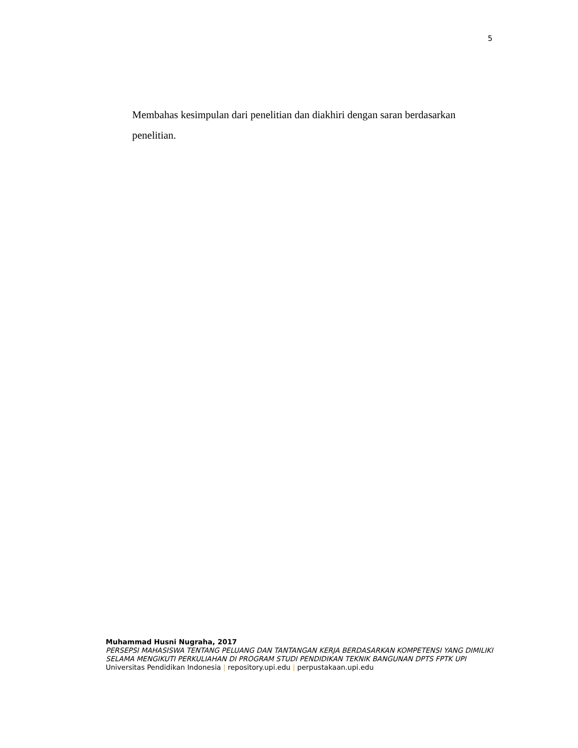5
Membahas kesimpulan dari penelitian dan diakhiri dengan saran berdasarkan penelitian.
Muhammad Husni Nugraha, 2017
PERSEPSI MAHASISWA TENTANG PELUANG DAN TANTANGAN KERJA BERDASARKAN KOMPETENSI YANG DIMILIKI SELAMA MENGIKUTI PERKULIAHAN DI PROGRAM STUDI PENDIDIKAN TEKNIK BANGUNAN DPTS FPTK UPI
Universitas Pendidikan Indonesia | repository.upi.edu | perpustakaan.upi.edu